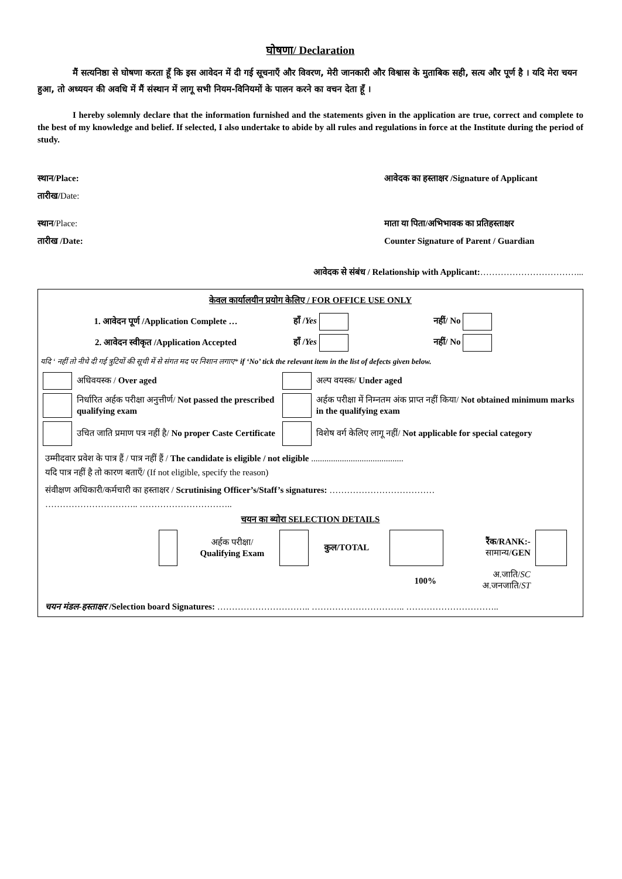घोषणा/ Declaration
मैं सत्यनिष्ठा से घोषणा करता हूँ कि इस आवेदन में दी गई सूचनाएँ और विवरण, मेरी जानकारी और विश्वास के मुताबिक सही, सत्य और पूर्ण है । यदि मेरा चयन हुआ, तो अध्ययन की अवधि में मैं संस्थान में लागू सभी नियम-विनियमों के पालन करने का वचन देता हूँ ।
I hereby solemnly declare that the information furnished and the statements given in the application are true, correct and complete to the best of my knowledge and belief. If selected, I also undertake to abide by all rules and regulations in force at the Institute during the period of study.
स्थान/Place: आवेदक का हस्ताक्षर /Signature of Applicant
तारीख/Date:
स्थान/Place: माता या पिता/अभिभावक का प्रतिहस्ताक्षर
तारीख /Date: Counter Signature of Parent / Guardian
आवेदक से संबंध / Relationship with Applicant:……………………………...
केवल कार्यालयीन प्रयोग केलिए / FOR OFFICE USE ONLY
| 1. आवेदन पूर्ण /Application Complete … | हाँ / Yes | नहीं/ No |
| 2. आवेदन स्वीकृत /Application Accepted | हाँ / Yes | नहीं/ No |
यदि ‘ नहीं तो नीचे दी गई त्रुटियों की सूची में से संगत मद पर निशान लगाए* if ‘No’ tick the relevant item in the list of defects given below.
| | अधिवयस्क / Over aged | | अल्प वयस्क/ Under aged |
| | निर्धारित अर्हक परीक्षा अनुत्तीर्ण/ Not passed the prescribed qualifying exam | | अर्हक परीक्षा में निम्नतम अंक प्राप्त नहीं किया/ Not obtained minimum marks in the qualifying exam |
| | उचित जाति प्रमाण पत्र नहीं है/ No proper Caste Certificate | | विशेष वर्ग केलिए लागू नहीं/ Not applicable for special category |
उम्मीदवार प्रवेश के पात्र हैं / पात्र नहीं हैं / The candidate is eligible / not eligible ..........................................
यदि पात्र नहीं है तो कारण बताएँ/ (If not eligible, specify the reason)
संवीक्षण अधिकारी/कर्मचारी का हस्ताक्षर / Scrutinising Officer’s/Staff’s signatures: ………………………………
………………………….. …………………………..
चयन का ब्योरा SELECTION DETAILS
| | | अर्हक परीक्षा/ Qualifying Exam | | कुल/TOTAL | | रैंक/RANK:- सामान्य/ GEN | |
| | | | | | 100% | अ.जाति/ SC अ.जनजाति/ ST | |
चयन मंडल-हस्ताक्षर /Selection board Signatures: ………………………….. ………………………….. …………………………..